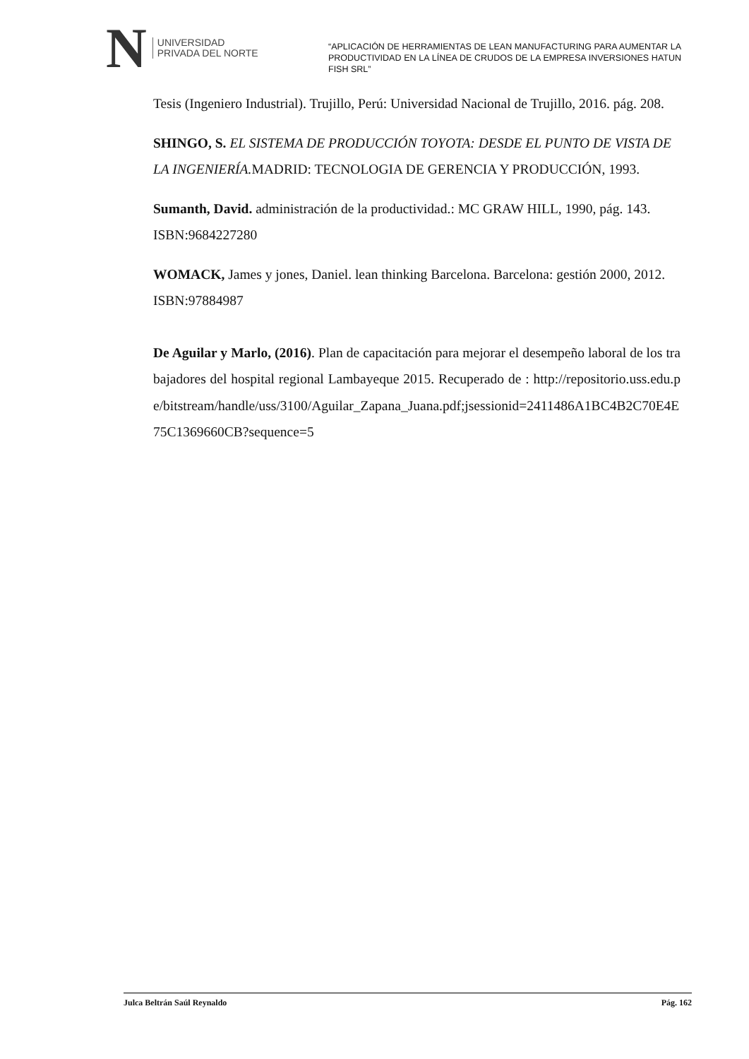N UNIVERSIDAD
PRIVADA DEL NORTE
“APLICACIÓN DE HERRAMIENTAS DE LEAN MANUFACTURING PARA AUMENTAR LA PRODUCTIVIDAD EN LA LÍNEA DE CRUDOS DE LA EMPRESA INVERSIONES HATUN FISH SRL”
Tesis (Ingeniero Industrial). Trujillo, Perú: Universidad Nacional de Trujillo, 2016. pág. 208.
SHINGO, S. EL SISTEMA DE PRODUCCIÓN TOYOTA: DESDE EL PUNTO DE VISTA DE LA INGENIERÍA. MADRID: TECNOLOGIA DE GERENCIA Y PRODUCCIÓN, 1993.
Sumanth, David. administración de la productividad.: MC GRAW HILL, 1990, pág. 143. ISBN:9684227280
WOMACK, James y jones, Daniel. lean thinking Barcelona. Barcelona: gestión 2000, 2012. ISBN:97884987
De Aguilar y Marlo, (2016). Plan de capacitación para mejorar el desempeño laboral de los trabajadores del hospital regional Lambayeque 2015. Recuperado de : http://repositorio.uss.edu.pe/bitstream/handle/uss/3100/Aguilar_Zapana_Juana.pdf;jsessionid=2411486A1BC4B2C70E4E75C1369660CB?sequence=5
Julca Beltrán Saúl Reynaldo Pág. 162